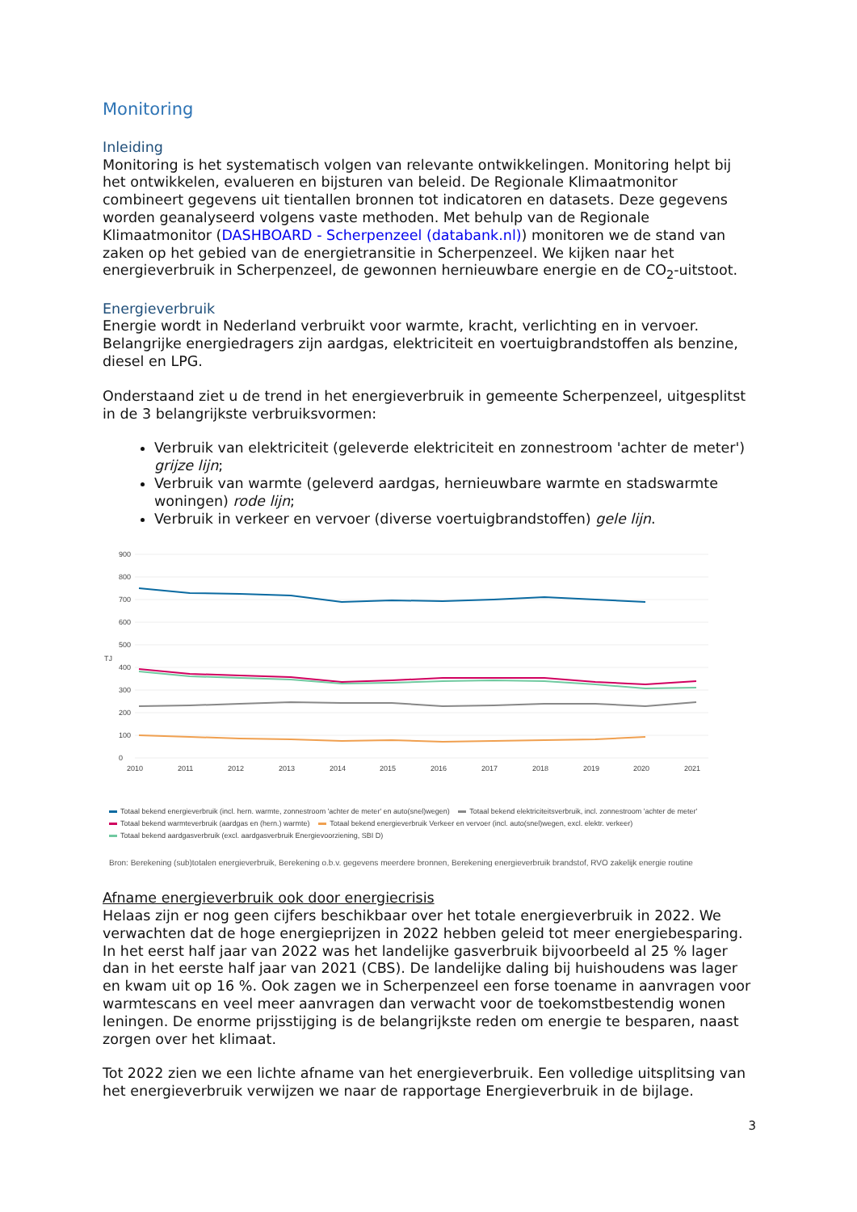Monitoring
Inleiding
Monitoring is het systematisch volgen van relevante ontwikkelingen. Monitoring helpt bij het ontwikkelen, evalueren en bijsturen van beleid. De Regionale Klimaatmonitor combineert gegevens uit tientallen bronnen tot indicatoren en datasets. Deze gegevens worden geanalyseerd volgens vaste methoden. Met behulp van de Regionale Klimaatmonitor (DASHBOARD - Scherpenzeel (databank.nl)) monitoren we de stand van zaken op het gebied van de energietransitie in Scherpenzeel. We kijken naar het energieverbruik in Scherpenzeel, de gewonnen hernieuwbare energie en de CO<sub>2</sub>-uitstoot.
Energieverbruik
Energie wordt in Nederland verbruikt voor warmte, kracht, verlichting en in vervoer. Belangrijke energiedragers zijn aardgas, elektriciteit en voertuigbrandstoffen als benzine, diesel en LPG.
Onderstaand ziet u de trend in het energieverbruik in gemeente Scherpenzeel, uitgesplitst in de 3 belangrijkste verbruiksvormen:
Verbruik van elektriciteit (geleverde elektriciteit en zonnestroom 'achter de meter') grijze lijn;
Verbruik van warmte (geleverd aardgas, hernieuwbare warmte en stadswarmte woningen) rode lijn;
Verbruik in verkeer en vervoer (diverse voertuigbrandstoffen) gele lijn.
900
800
700
600
500
400
300
200
100
0
TJ
2010
2011
2012
2013
2014
2015
2016
2017
2018
2019
2020
2021
Totaal bekend energieverbruik (incl. hern. warmte, zonnestroom 'achter de meter' en auto(snel)wegen) Totaal bekend elektriciteitsverbruik, incl. zonnestroom 'achter de meter'
Totaal bekend warmteverbruik (aardgas en (hern.) warmte) Totaal bekend energieverbruik Verkeer en vervoer (incl. auto(snel)wegen, excl. elektr. verkeer)
Totaal bekend aardgasverbruik (excl. aardgasverbruik Energievoorziening, SBI D)
Bron: Berekening (sub)totalen energieverbruik, Berekening o.b.v. gegevens meerdere bronnen, Berekening energieverbruik brandstof, RVO zakelijk energie routine
Afname energieverbruik ook door energiecrisis
Helaas zijn er nog geen cijfers beschikbaar over het totale energieverbruik in 2022. We verwachten dat de hoge energieprijzen in 2022 hebben geleid tot meer energiebesparing. In het eerst half jaar van 2022 was het landelijke gasverbruik bijvoorbeeld al 25 % lager dan in het eerste half jaar van 2021 (CBS). De landelijke daling bij huishoudens was lager en kwam uit op 16 %. Ook zagen we in Scherpenzeel een forse toename in aanvragen voor warmtescans en veel meer aanvragen dan verwacht voor de toekomstbestendig wonen leningen. De enorme prijsstijging is de belangrijkste reden om energie te besparen, naast zorgen over het klimaat.
Tot 2022 zien we een lichte afname van het energieverbruik. Een volledige uitsplitsing van het energieverbruik verwijzen we naar de rapportage Energieverbruik in de bijlage.
3